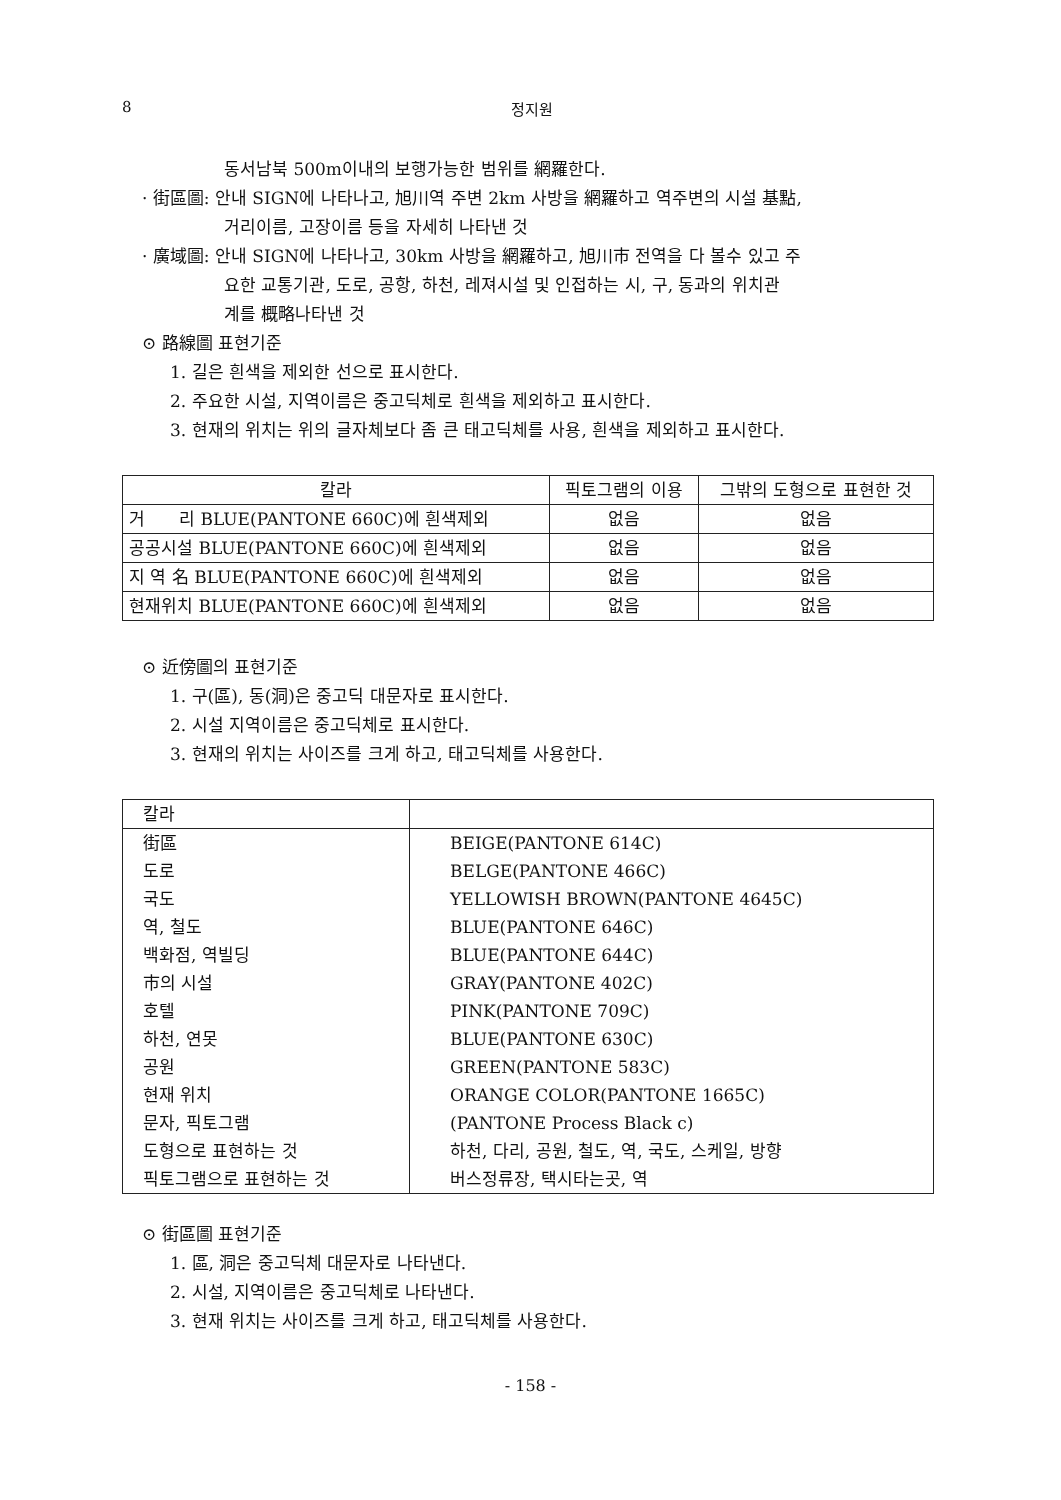8 정지원
동서남북 500m이내의 보행가능한 범위를 網羅한다.
· 街區圖: 안내 SIGN에 나타나고, 旭川역 주변 2km 사방을 網羅하고 역주변의 시설 基點,
거리이름, 고장이름 등을 자세히 나타낸 것
· 廣域圖: 안내 SIGN에 나타나고, 30km 사방을 網羅하고, 旭川市 전역을 다 볼수 있고 주
요한 교통기관, 도로, 공항, 하천, 레져시설 및 인접하는 시, 구, 동과의 위치관
계를 概略나타낸 것
⊙ 路線圖 표현기준
1. 길은 흰색을 제외한 선으로 표시한다.
2. 주요한 시설, 지역이름은 중고딕체로 흰색을 제외하고 표시한다.
3. 현재의 위치는 위의 글자체보다 좀 큰 태고딕체를 사용, 흰색을 제외하고 표시한다.
| 칼라 | 픽토그램의 이용 | 그밖의 도형으로 표현한 것 |
| --- | --- | --- |
| 거 리 BLUE(PANTONE 660C)에 흰색제외 | 없음 | 없음 |
| 공공시설 BLUE(PANTONE 660C)에 흰색제외 | 없음 | 없음 |
| 지 역 名 BLUE(PANTONE 660C)에 흰색제외 | 없음 | 없음 |
| 현재위치 BLUE(PANTONE 660C)에 흰색제외 | 없음 | 없음 |
⊙ 近傍圖의 표현기준
1. 구(區), 동(洞)은 중고딕 대문자로 표시한다.
2. 시설 지역이름은 중고딕체로 표시한다.
3. 현재의 위치는 사이즈를 크게 하고, 태고딕체를 사용한다.
| 칼라 | |
| --- | --- |
| 街區 | BEIGE(PANTONE 614C) |
| 도로 | BELGE(PANTONE 466C) |
| 국도 | YELLOWISH BROWN(PANTONE 4645C) |
| 역, 철도 | BLUE(PANTONE 646C) |
| 백화점, 역빌딩 | BLUE(PANTONE 644C) |
| 市의 시설 | GRAY(PANTONE 402C) |
| 호텔 | PINK(PANTONE 709C) |
| 하천, 연못 | BLUE(PANTONE 630C) |
| 공원 | GREEN(PANTONE 583C) |
| 현재 위치 | ORANGE COLOR(PANTONE 1665C) |
| 문자, 픽토그램 | (PANTONE Process Black c) |
| 도형으로 표현하는 것 | 하천, 다리, 공원, 철도, 역, 국도, 스케일, 방향 |
| 픽토그램으로 표현하는 것 | 버스정류장, 택시타는곳, 역 |
⊙ 街區圖 표현기준
1. 區, 洞은 중고딕체 대문자로 나타낸다.
2. 시설, 지역이름은 중고딕체로 나타낸다.
3. 현재 위치는 사이즈를 크게 하고, 태고딕체를 사용한다.
- 158 -